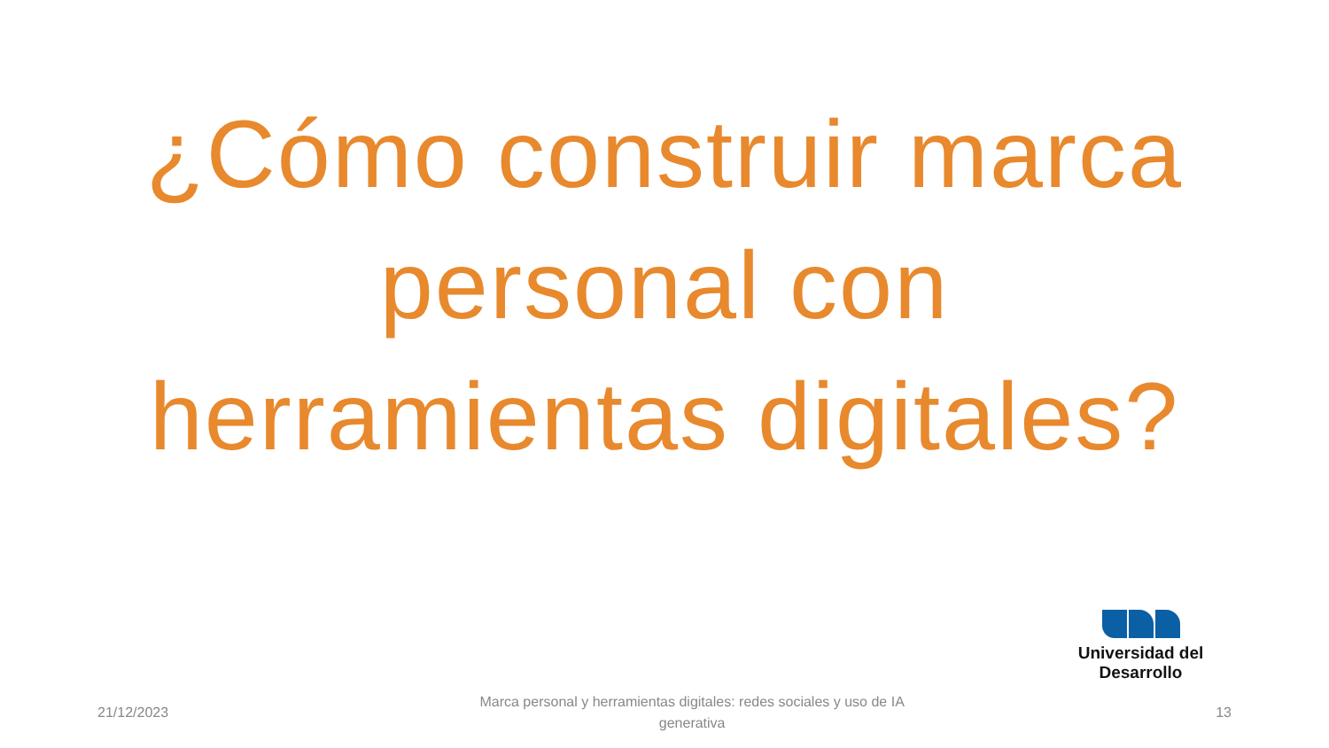¿Cómo construir marca personal con herramientas digitales?
Universidad del Desarrollo
21/12/2023
Marca personal y herramientas digitales: redes sociales y uso de IA generativa
13